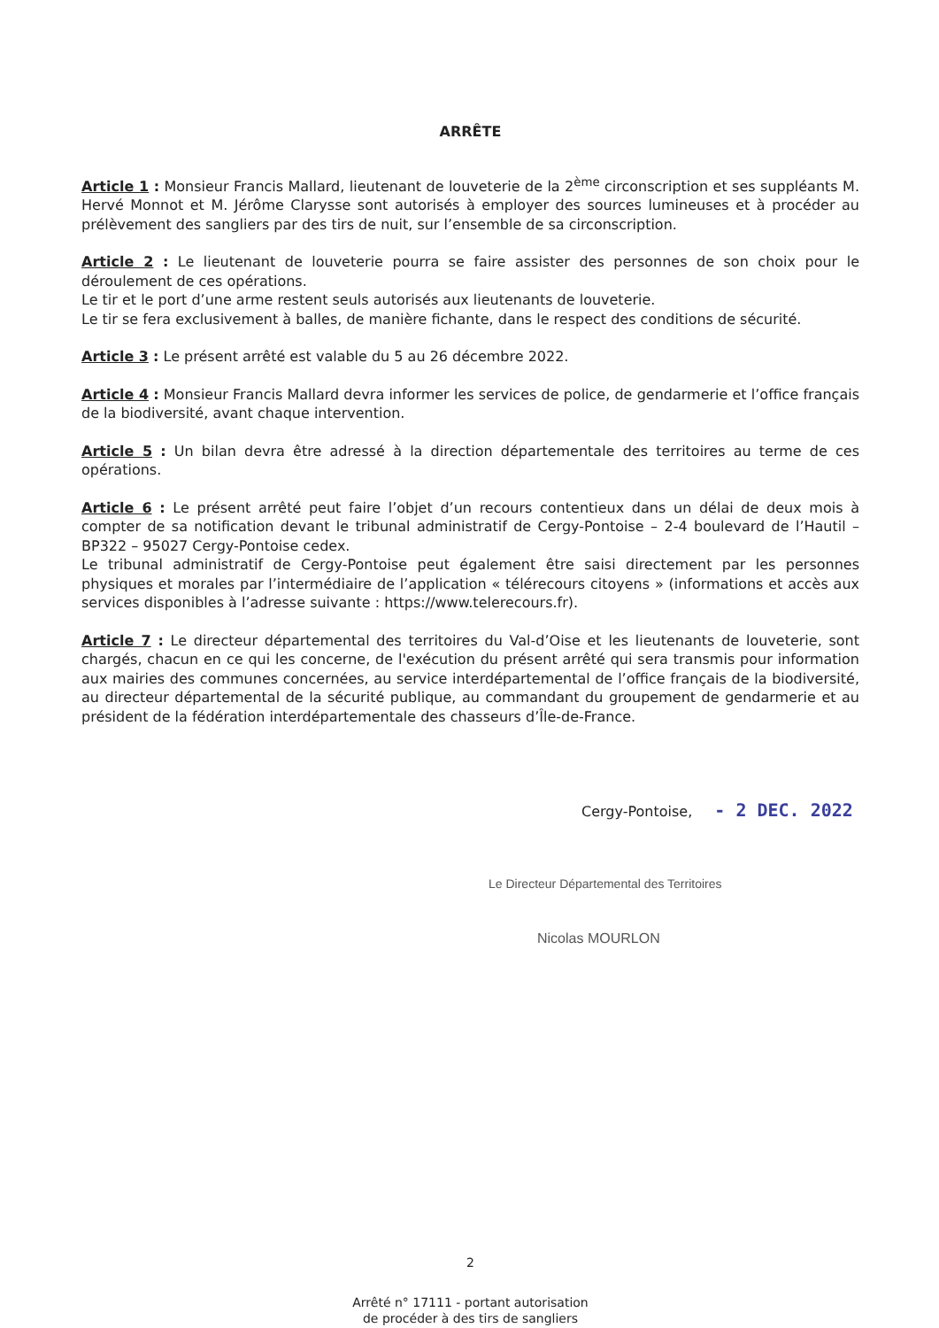ARRÊTE
Article 1 : Monsieur Francis Mallard, lieutenant de louveterie de la 2<sup>ème</sup> circonscription et ses suppléants M. Hervé Monnot et M. Jérôme Clarysse sont autorisés à employer des sources lumineuses et à procéder au prélèvement des sangliers par des tirs de nuit, sur l’ensemble de sa circonscription.
Article 2 : Le lieutenant de louveterie pourra se faire assister des personnes de son choix pour le déroulement de ces opérations.
Le tir et le port d’une arme restent seuls autorisés aux lieutenants de louveterie.
Le tir se fera exclusivement à balles, de manière fichante, dans le respect des conditions de sécurité.
Article 3 : Le présent arrêté est valable du 5 au 26 décembre 2022.
Article 4 : Monsieur Francis Mallard devra informer les services de police, de gendarmerie et l’office français de la biodiversité, avant chaque intervention.
Article 5 : Un bilan devra être adressé à la direction départementale des territoires au terme de ces opérations.
Article 6 : Le présent arrêté peut faire l’objet d’un recours contentieux dans un délai de deux mois à compter de sa notification devant le tribunal administratif de Cergy-Pontoise – 2-4 boulevard de l’Hautil – BP322 – 95027 Cergy-Pontoise cedex.
Le tribunal administratif de Cergy-Pontoise peut également être saisi directement par les personnes physiques et morales par l’intermédiaire de l’application « télérecours citoyens » (informations et accès aux services disponibles à l’adresse suivante : https://www.telerecours.fr).
Article 7 : Le directeur départemental des territoires du Val-d’Oise et les lieutenants de louveterie, sont chargés, chacun en ce qui les concerne, de l'exécution du présent arrêté qui sera transmis pour information aux mairies des communes concernées, au service interdépartemental de l’office français de la biodiversité, au directeur départemental de la sécurité publique, au commandant du groupement de gendarmerie et au président de la fédération interdépartementale des chasseurs d’Île-de-France.
Cergy-Pontoise, - 2 DEC. 2022
Le Directeur Départemental des Territoires
Nicolas MOURLON
2
Arrêté n° 17111 - portant autorisation
de procéder à des tirs de sangliers